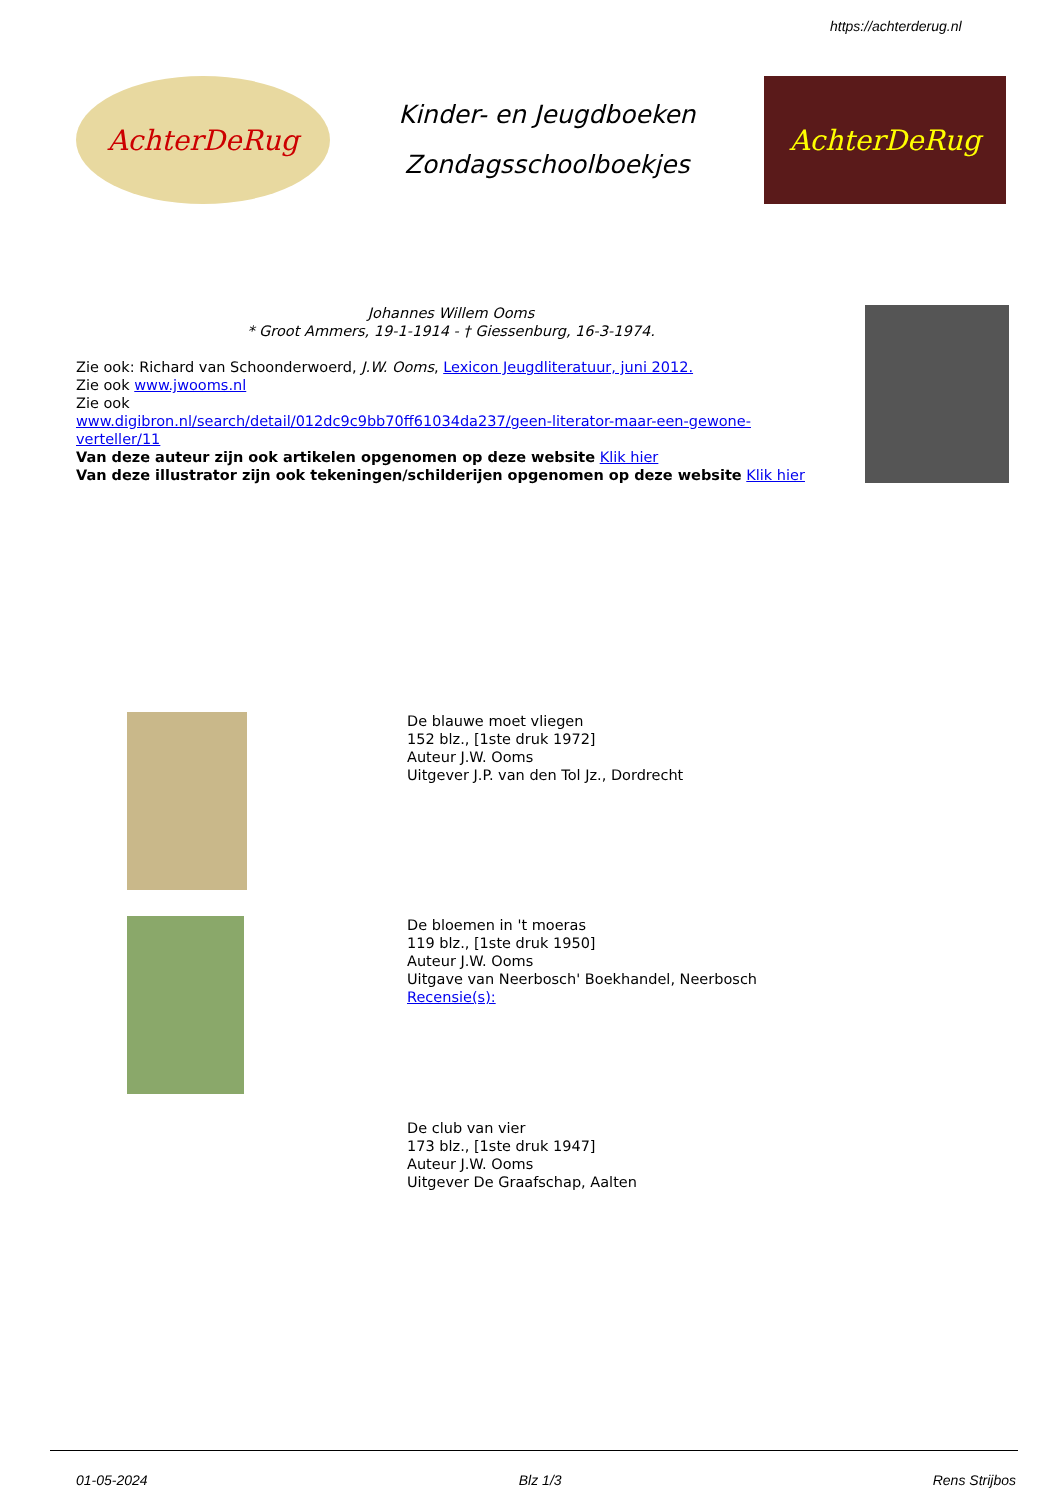https://achterderug.nl
AchterDeRug
Kinder- en Jeugdboeken
Zondagsschoolboekjes
AchterDeRug
Johannes Willem Ooms
* Groot Ammers, 19-1-1914 - † Giessenburg, 16-3-1974.
Zie ook: Richard van Schoonderwoerd, J.W. Ooms, Lexicon Jeugdliteratuur, juni 2012.
Zie ook www.jwooms.nl
Zie ook
www.digibron.nl/search/detail/012dc9c9bb70ff61034da237/geen-literator-maar-een-gewone-verteller/11
Van deze auteur zijn ook artikelen opgenomen op deze website Klik hier
Van deze illustrator zijn ook tekeningen/schilderijen opgenomen op deze website Klik hier
De blauwe moet vliegen
152 blz., [1ste druk 1972]
Auteur J.W. Ooms
Uitgever J.P. van den Tol Jz., Dordrecht
De bloemen in 't moeras
119 blz., [1ste druk 1950]
Auteur J.W. Ooms
Uitgave van Neerbosch' Boekhandel, Neerbosch
Recensie(s):
De club van vier
173 blz., [1ste druk 1947]
Auteur J.W. Ooms
Uitgever De Graafschap, Aalten
01-05-2024 Blz 1/3 Rens Strijbos